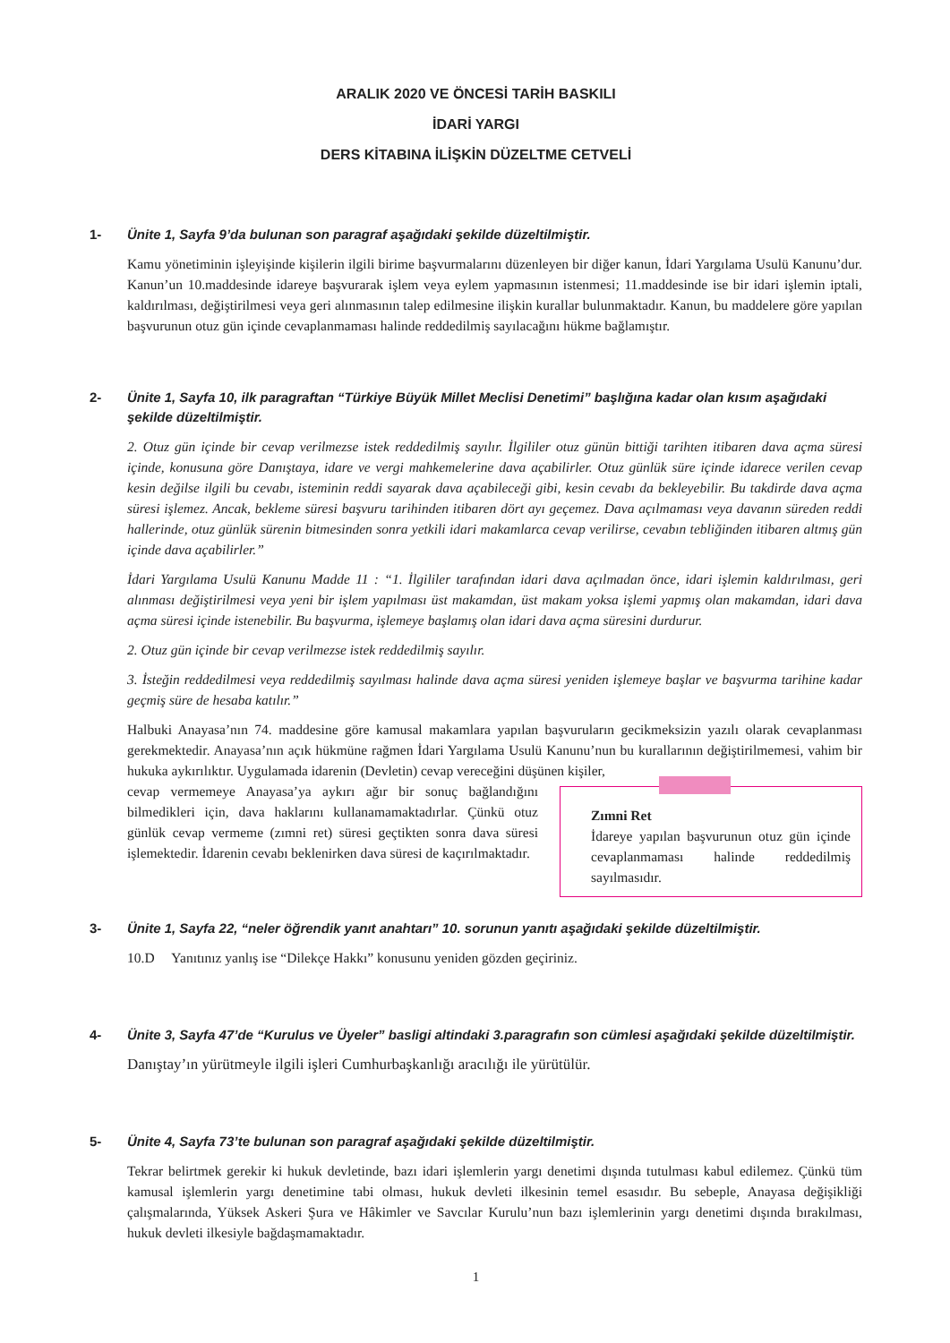ARALIK 2020 VE ÖNCESİ TARİH BASKILI
İDARİ YARGI
DERS KİTABINA İLİŞKİN DÜZELTME CETVELİ
1- Ünite 1, Sayfa 9’da bulunan son paragraf aşağıdaki şekilde düzeltilmiştir.
Kamu yönetiminin işleyişinde kişilerin ilgili birime başvurmalarını düzenleyen bir diğer kanun, İdari Yargılama Usulü Kanunu’dur. Kanun’un 10.maddesinde idareye başvurarak işlem veya eylem yapmasının istenmesi; 11.maddesinde ise bir idari işlemin iptali, kaldırılması, değiştirilmesi veya geri alınmasının talep edilmesine ilişkin kurallar bulunmaktadır. Kanun, bu maddelere göre yapılan başvurunun otuz gün içinde cevaplanmaması halinde reddedilmiş sayılacağını hükme bağlamıştır.
2- Ünite 1, Sayfa 10, ilk paragraftan “Türkiye Büyük Millet Meclisi Denetimi” başlığına kadar olan kısım aşağıdaki şekilde düzeltilmiştir.
2. Otuz gün içinde bir cevap verilmezse istek reddedilmiş sayılır. İlgililer otuz günün bittiği tarihten itibaren dava açma süresi içinde, konusuna göre Danıştaya, idare ve vergi mahkemelerine dava açabilirler. Otuz günlük süre içinde idarece verilen cevap kesin değilse ilgili bu cevabı, isteminin reddi sayarak dava açabileceği gibi, kesin cevabı da bekleyebilir. Bu takdirde dava açma süresi işlemez. Ancak, bekleme süresi başvuru tarihinden itibaren dört ayı geçemez. Dava açılmaması veya davanın süreden reddi hallerinde, otuz günlük sürenin bitmesinden sonra yetkili idari makamlarca cevap verilirse, cevabın tebliğinden itibaren altmış gün içinde dava açabilirler.”
İdari Yargılama Usulü Kanunu Madde 11 : “1. İlgililer tarafından idari dava açılmadan önce, idari işlemin kaldırılması, geri alınması değiştirilmesi veya yeni bir işlem yapılması üst makamdan, üst makam yoksa işlemi yapmış olan makamdan, idari dava açma süresi içinde istenebilir. Bu başvurma, işlemeye başlamış olan idari dava açma süresini durdurur.
2. Otuz gün içinde bir cevap verilmezse istek reddedilmiş sayılır.
3. İsteğin reddedilmesi veya reddedilmiş sayılması halinde dava açma süresi yeniden işlemeye başlar ve başvurma tarihine kadar geçmiş süre de hesaba katılır.”
Halbuki Anayasa’nın 74. maddesine göre kamusal makamlara yapılan başvuruların gecikmeksizin yazılı olarak cevaplanması gerekmektedir. Anayasa’nın açık hükmüne rağmen İdari Yargılama Usulü Kanunu’nun bu kurallarının değiştirilmemesi, vahim bir hukuka aykırılıktır. Uygulamada idarenin (Devletin) cevap vereceğini düşünen kişiler,
cevap vermemeye Anayasa’ya aykırı ağır bir sonuç bağlandığını bilmedikleri için, dava haklarını kullanamamaktadırlar. Çünkü otuz günlük cevap vermeme (zımni ret) süresi geçtikten sonra dava süresi işlemektedir. İdarenin cevabı beklenirken dava süresi de kaçırılmaktadır.
Zımni Ret
İdareye yapılan başvurunun otuz gün içinde cevaplanmaması halinde reddedilmiş sayılmasıdır.
3- Ünite 1, Sayfa 22, “neler öğrendik yanıt anahtarı” 10. sorunun yanıtı aşağıdaki şekilde düzeltilmiştir.
10.D Yanıtınız yanlış ise “Dilekçe Hakkı” konusunu yeniden gözden geçiriniz.
4- Ünite 3, Sayfa 47’de “Kurulus ve Üyeler” basligi altindaki 3.paragrafın son cümlesi aşağıdaki şekilde düzeltilmiştir.
Danıştay’ın yürütmeyle ilgili işleri Cumhurbaşkanlığı aracılığı ile yürütülür.
5- Ünite 4, Sayfa 73’te bulunan son paragraf aşağıdaki şekilde düzeltilmiştir.
Tekrar belirtmek gerekir ki hukuk devletinde, bazı idari işlemlerin yargı denetimi dışında tutulması kabul edilemez. Çünkü tüm kamusal işlemlerin yargı denetimine tabi olması, hukuk devleti ilkesinin temel esasıdır. Bu sebeple, Anayasa değişikliği çalışmalarında, Yüksek Askeri Şura ve Hâkimler ve Savcılar Kurulu’nun bazı işlemlerinin yargı denetimi dışında bırakılması, hukuk devleti ilkesiyle bağdaşmamaktadır.
1